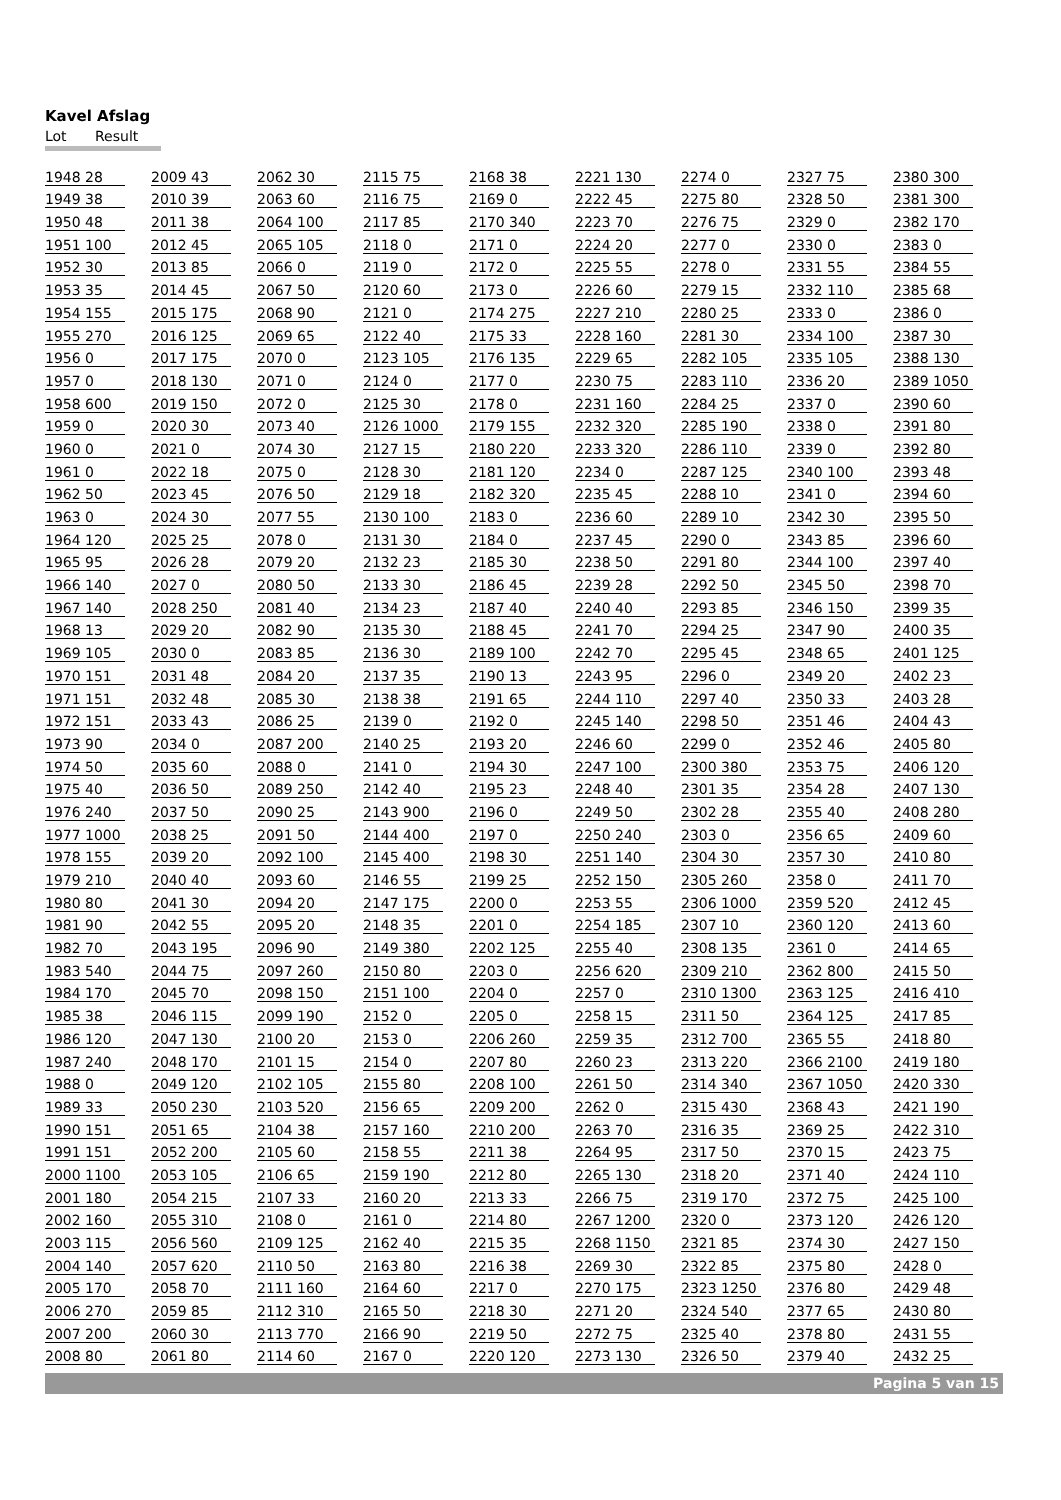Kavel Afslag
Lot Result
| 1948 | 28 | 2009 | 43 | 2062 | 30 | 2115 | 75 | 2168 | 38 | 2221 | 130 | 2274 | 0 | 2327 | 75 | 2380 | 300 |
| 1949 | 38 | 2010 | 39 | 2063 | 60 | 2116 | 75 | 2169 | 0 | 2222 | 45 | 2275 | 80 | 2328 | 50 | 2381 | 300 |
| 1950 | 48 | 2011 | 38 | 2064 | 100 | 2117 | 85 | 2170 | 340 | 2223 | 70 | 2276 | 75 | 2329 | 0 | 2382 | 170 |
| 1951 | 100 | 2012 | 45 | 2065 | 105 | 2118 | 0 | 2171 | 0 | 2224 | 20 | 2277 | 0 | 2330 | 0 | 2383 | 0 |
| 1952 | 30 | 2013 | 85 | 2066 | 0 | 2119 | 0 | 2172 | 0 | 2225 | 55 | 2278 | 0 | 2331 | 55 | 2384 | 55 |
| 1953 | 35 | 2014 | 45 | 2067 | 50 | 2120 | 60 | 2173 | 0 | 2226 | 60 | 2279 | 15 | 2332 | 110 | 2385 | 68 |
| 1954 | 155 | 2015 | 175 | 2068 | 90 | 2121 | 0 | 2174 | 275 | 2227 | 210 | 2280 | 25 | 2333 | 0 | 2386 | 0 |
| 1955 | 270 | 2016 | 125 | 2069 | 65 | 2122 | 40 | 2175 | 33 | 2228 | 160 | 2281 | 30 | 2334 | 100 | 2387 | 30 |
| 1956 | 0 | 2017 | 175 | 2070 | 0 | 2123 | 105 | 2176 | 135 | 2229 | 65 | 2282 | 105 | 2335 | 105 | 2388 | 130 |
| 1957 | 0 | 2018 | 130 | 2071 | 0 | 2124 | 0 | 2177 | 0 | 2230 | 75 | 2283 | 110 | 2336 | 20 | 2389 | 1050 |
| 1958 | 600 | 2019 | 150 | 2072 | 0 | 2125 | 30 | 2178 | 0 | 2231 | 160 | 2284 | 25 | 2337 | 0 | 2390 | 60 |
| 1959 | 0 | 2020 | 30 | 2073 | 40 | 2126 | 1000 | 2179 | 155 | 2232 | 320 | 2285 | 190 | 2338 | 0 | 2391 | 80 |
| 1960 | 0 | 2021 | 0 | 2074 | 30 | 2127 | 15 | 2180 | 220 | 2233 | 320 | 2286 | 110 | 2339 | 0 | 2392 | 80 |
| 1961 | 0 | 2022 | 18 | 2075 | 0 | 2128 | 30 | 2181 | 120 | 2234 | 0 | 2287 | 125 | 2340 | 100 | 2393 | 48 |
| 1962 | 50 | 2023 | 45 | 2076 | 50 | 2129 | 18 | 2182 | 320 | 2235 | 45 | 2288 | 10 | 2341 | 0 | 2394 | 60 |
| 1963 | 0 | 2024 | 30 | 2077 | 55 | 2130 | 100 | 2183 | 0 | 2236 | 60 | 2289 | 10 | 2342 | 30 | 2395 | 50 |
| 1964 | 120 | 2025 | 25 | 2078 | 0 | 2131 | 30 | 2184 | 0 | 2237 | 45 | 2290 | 0 | 2343 | 85 | 2396 | 60 |
| 1965 | 95 | 2026 | 28 | 2079 | 20 | 2132 | 23 | 2185 | 30 | 2238 | 50 | 2291 | 80 | 2344 | 100 | 2397 | 40 |
| 1966 | 140 | 2027 | 0 | 2080 | 50 | 2133 | 30 | 2186 | 45 | 2239 | 28 | 2292 | 50 | 2345 | 50 | 2398 | 70 |
| 1967 | 140 | 2028 | 250 | 2081 | 40 | 2134 | 23 | 2187 | 40 | 2240 | 40 | 2293 | 85 | 2346 | 150 | 2399 | 35 |
| 1968 | 13 | 2029 | 20 | 2082 | 90 | 2135 | 30 | 2188 | 45 | 2241 | 70 | 2294 | 25 | 2347 | 90 | 2400 | 35 |
| 1969 | 105 | 2030 | 0 | 2083 | 85 | 2136 | 30 | 2189 | 100 | 2242 | 70 | 2295 | 45 | 2348 | 65 | 2401 | 125 |
| 1970 | 151 | 2031 | 48 | 2084 | 20 | 2137 | 35 | 2190 | 13 | 2243 | 95 | 2296 | 0 | 2349 | 20 | 2402 | 23 |
| 1971 | 151 | 2032 | 48 | 2085 | 30 | 2138 | 38 | 2191 | 65 | 2244 | 110 | 2297 | 40 | 2350 | 33 | 2403 | 28 |
| 1972 | 151 | 2033 | 43 | 2086 | 25 | 2139 | 0 | 2192 | 0 | 2245 | 140 | 2298 | 50 | 2351 | 46 | 2404 | 43 |
| 1973 | 90 | 2034 | 0 | 2087 | 200 | 2140 | 25 | 2193 | 20 | 2246 | 60 | 2299 | 0 | 2352 | 46 | 2405 | 80 |
| 1974 | 50 | 2035 | 60 | 2088 | 0 | 2141 | 0 | 2194 | 30 | 2247 | 100 | 2300 | 380 | 2353 | 75 | 2406 | 120 |
| 1975 | 40 | 2036 | 50 | 2089 | 250 | 2142 | 40 | 2195 | 23 | 2248 | 40 | 2301 | 35 | 2354 | 28 | 2407 | 130 |
| 1976 | 240 | 2037 | 50 | 2090 | 25 | 2143 | 900 | 2196 | 0 | 2249 | 50 | 2302 | 28 | 2355 | 40 | 2408 | 280 |
| 1977 | 1000 | 2038 | 25 | 2091 | 50 | 2144 | 400 | 2197 | 0 | 2250 | 240 | 2303 | 0 | 2356 | 65 | 2409 | 60 |
| 1978 | 155 | 2039 | 20 | 2092 | 100 | 2145 | 400 | 2198 | 30 | 2251 | 140 | 2304 | 30 | 2357 | 30 | 2410 | 80 |
| 1979 | 210 | 2040 | 40 | 2093 | 60 | 2146 | 55 | 2199 | 25 | 2252 | 150 | 2305 | 260 | 2358 | 0 | 2411 | 70 |
| 1980 | 80 | 2041 | 30 | 2094 | 20 | 2147 | 175 | 2200 | 0 | 2253 | 55 | 2306 | 1000 | 2359 | 520 | 2412 | 45 |
| 1981 | 90 | 2042 | 55 | 2095 | 20 | 2148 | 35 | 2201 | 0 | 2254 | 185 | 2307 | 10 | 2360 | 120 | 2413 | 60 |
| 1982 | 70 | 2043 | 195 | 2096 | 90 | 2149 | 380 | 2202 | 125 | 2255 | 40 | 2308 | 135 | 2361 | 0 | 2414 | 65 |
| 1983 | 540 | 2044 | 75 | 2097 | 260 | 2150 | 80 | 2203 | 0 | 2256 | 620 | 2309 | 210 | 2362 | 800 | 2415 | 50 |
| 1984 | 170 | 2045 | 70 | 2098 | 150 | 2151 | 100 | 2204 | 0 | 2257 | 0 | 2310 | 1300 | 2363 | 125 | 2416 | 410 |
| 1985 | 38 | 2046 | 115 | 2099 | 190 | 2152 | 0 | 2205 | 0 | 2258 | 15 | 2311 | 50 | 2364 | 125 | 2417 | 85 |
| 1986 | 120 | 2047 | 130 | 2100 | 20 | 2153 | 0 | 2206 | 260 | 2259 | 35 | 2312 | 700 | 2365 | 55 | 2418 | 80 |
| 1987 | 240 | 2048 | 170 | 2101 | 15 | 2154 | 0 | 2207 | 80 | 2260 | 23 | 2313 | 220 | 2366 | 2100 | 2419 | 180 |
| 1988 | 0 | 2049 | 120 | 2102 | 105 | 2155 | 80 | 2208 | 100 | 2261 | 50 | 2314 | 340 | 2367 | 1050 | 2420 | 330 |
| 1989 | 33 | 2050 | 230 | 2103 | 520 | 2156 | 65 | 2209 | 200 | 2262 | 0 | 2315 | 430 | 2368 | 43 | 2421 | 190 |
| 1990 | 151 | 2051 | 65 | 2104 | 38 | 2157 | 160 | 2210 | 200 | 2263 | 70 | 2316 | 35 | 2369 | 25 | 2422 | 310 |
| 1991 | 151 | 2052 | 200 | 2105 | 60 | 2158 | 55 | 2211 | 38 | 2264 | 95 | 2317 | 50 | 2370 | 15 | 2423 | 75 |
| 2000 | 1100 | 2053 | 105 | 2106 | 65 | 2159 | 190 | 2212 | 80 | 2265 | 130 | 2318 | 20 | 2371 | 40 | 2424 | 110 |
| 2001 | 180 | 2054 | 215 | 2107 | 33 | 2160 | 20 | 2213 | 33 | 2266 | 75 | 2319 | 170 | 2372 | 75 | 2425 | 100 |
| 2002 | 160 | 2055 | 310 | 2108 | 0 | 2161 | 0 | 2214 | 80 | 2267 | 1200 | 2320 | 0 | 2373 | 120 | 2426 | 120 |
| 2003 | 115 | 2056 | 560 | 2109 | 125 | 2162 | 40 | 2215 | 35 | 2268 | 1150 | 2321 | 85 | 2374 | 30 | 2427 | 150 |
| 2004 | 140 | 2057 | 620 | 2110 | 50 | 2163 | 80 | 2216 | 38 | 2269 | 30 | 2322 | 85 | 2375 | 80 | 2428 | 0 |
| 2005 | 170 | 2058 | 70 | 2111 | 160 | 2164 | 60 | 2217 | 0 | 2270 | 175 | 2323 | 1250 | 2376 | 80 | 2429 | 48 |
| 2006 | 270 | 2059 | 85 | 2112 | 310 | 2165 | 50 | 2218 | 30 | 2271 | 20 | 2324 | 540 | 2377 | 65 | 2430 | 80 |
| 2007 | 200 | 2060 | 30 | 2113 | 770 | 2166 | 90 | 2219 | 50 | 2272 | 75 | 2325 | 40 | 2378 | 80 | 2431 | 55 |
| 2008 | 80 | 2061 | 80 | 2114 | 60 | 2167 | 0 | 2220 | 120 | 2273 | 130 | 2326 | 50 | 2379 | 40 | 2432 | 25 |
Pagina 5 van 15